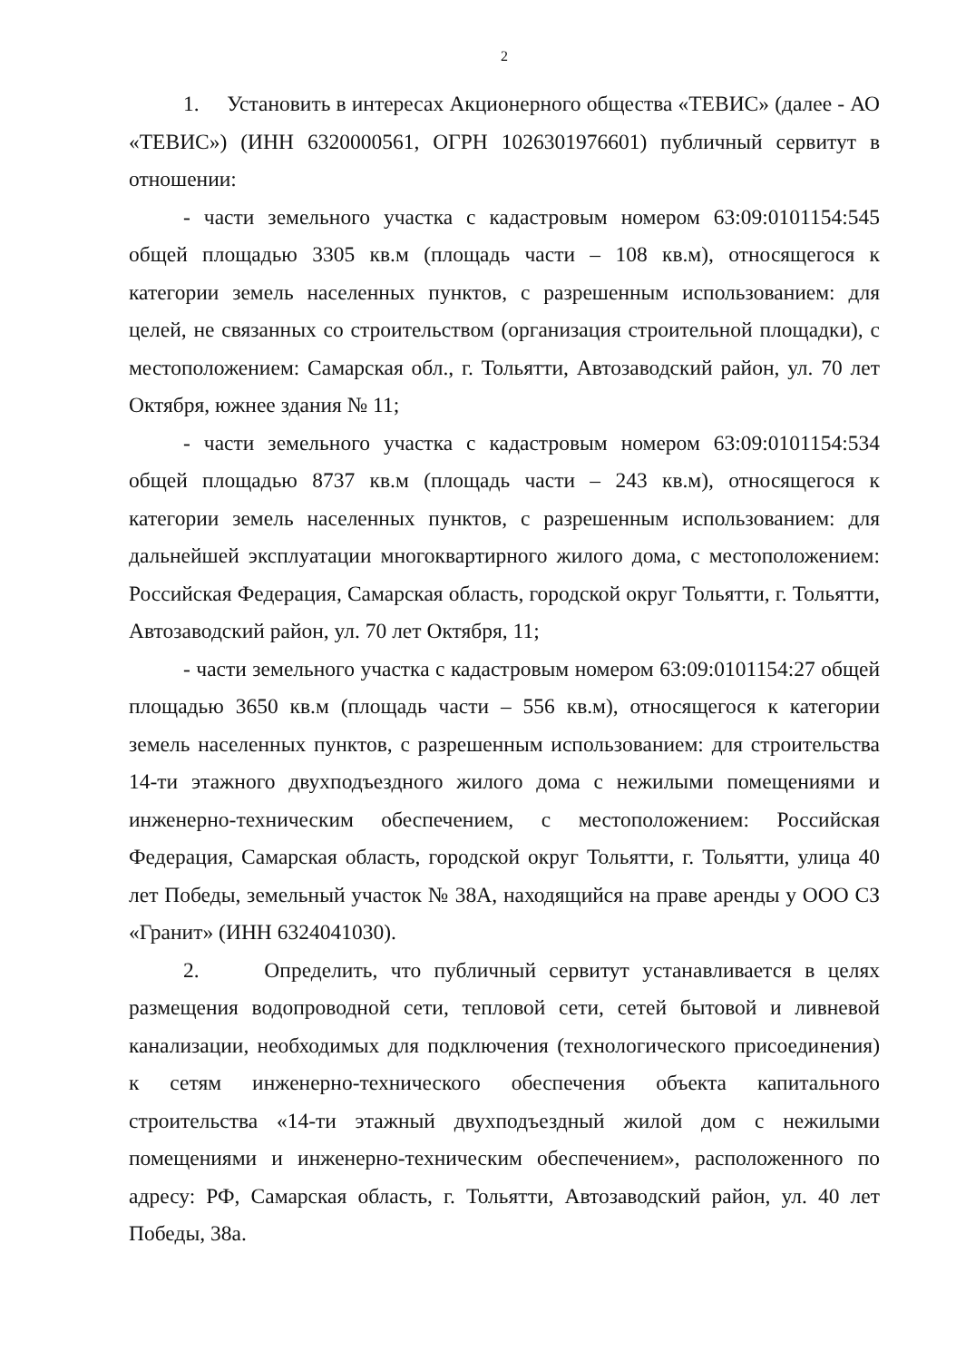2
1. Установить в интересах Акционерного общества «ТЕВИС» (далее - АО «ТЕВИС») (ИНН 6320000561, ОГРН 1026301976601) публичный сервитут в отношении:
- части земельного участка с кадастровым номером 63:09:0101154:545 общей площадью 3305 кв.м (площадь части – 108 кв.м), относящегося к категории земель населенных пунктов, с разрешенным использованием: для целей, не связанных со строительством (организация строительной площадки), с местоположением: Самарская обл., г. Тольятти, Автозаводский район, ул. 70 лет Октября, южнее здания № 11;
- части земельного участка с кадастровым номером 63:09:0101154:534 общей площадью 8737 кв.м (площадь части – 243 кв.м), относящегося к категории земель населенных пунктов, с разрешенным использованием: для дальнейшей эксплуатации многоквартирного жилого дома, с местоположением: Российская Федерация, Самарская область, городской округ Тольятти, г. Тольятти, Автозаводский район, ул. 70 лет Октября, 11;
- части земельного участка с кадастровым номером 63:09:0101154:27 общей площадью 3650 кв.м (площадь части – 556 кв.м), относящегося к категории земель населенных пунктов, с разрешенным использованием: для строительства 14-ти этажного двухподъездного жилого дома с нежилыми помещениями и инженерно-техническим обеспечением, с местоположением: Российская Федерация, Самарская область, городской округ Тольятти, г. Тольятти, улица 40 лет Победы, земельный участок № 38А, находящийся на праве аренды у ООО СЗ «Гранит» (ИНН 6324041030).
2. Определить, что публичный сервитут устанавливается в целях размещения водопроводной сети, тепловой сети, сетей бытовой и ливневой канализации, необходимых для подключения (технологического присоединения) к сетям инженерно-технического обеспечения объекта капитального строительства «14-ти этажный двухподъездный жилой дом с нежилыми помещениями и инженерно-техническим обеспечением», расположенного по адресу: РФ, Самарская область, г. Тольятти, Автозаводский район, ул. 40 лет Победы, 38а.